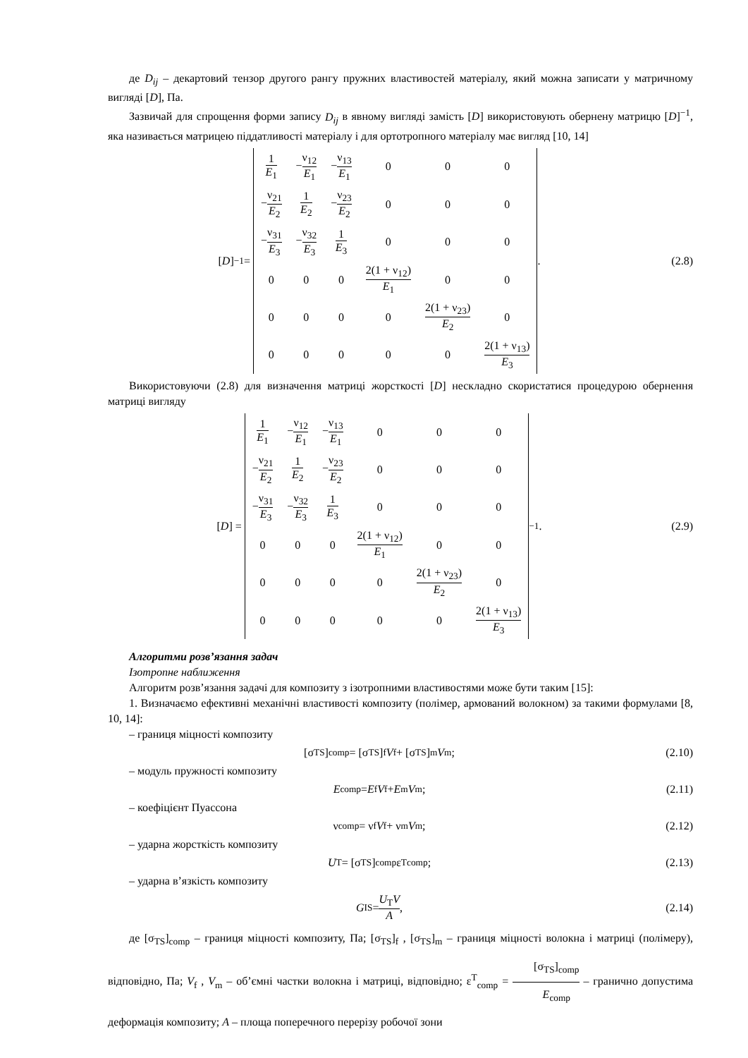де D<sub>ij</sub> – декартовий тензор другого рангу пружних властивостей матеріалу, який можна записати у матричному вигляді [D], Па.
Зазвичай для спрощення форми запису D<sub>ij</sub> в явному вигляді замість [D] використовують обернену матрицю [D]<sup>−1</sup>, яка називається матрицею піддатливості матеріалу і для ортотропного матеріалу має вигляд [10, 14]
[D]<sup>−1</sup> =
| 1 E<sub>1</sub> | − ν<sub>12</sub> E<sub>1</sub> | − ν<sub>13</sub> E<sub>1</sub> | 0 | 0 | 0 |
| − ν<sub>21</sub> E<sub>2</sub> | 1 E<sub>2</sub> | − ν<sub>23</sub> E<sub>2</sub> | 0 | 0 | 0 |
| − ν<sub>31</sub> E<sub>3</sub> | − ν<sub>32</sub> E<sub>3</sub> | 1 E<sub>3</sub> | 0 | 0 | 0 |
| 0 | 0 | 0 | 2(1 + ν<sub>12</sub>) E<sub>1</sub> | 0 | 0 |
| 0 | 0 | 0 | 0 | 2(1 + ν<sub>23</sub>) E<sub>2</sub> | 0 |
| 0 | 0 | 0 | 0 | 0 | 2(1 + ν<sub>13</sub>) E<sub>3</sub> |
.
(2.8)
Використовуючи (2.8) для визначення матриці жорсткості [D] нескладно скористатися процедурою обернення матриці вигляду
[D] =
| 1 E<sub>1</sub> | − ν<sub>12</sub> E<sub>1</sub> | − ν<sub>13</sub> E<sub>1</sub> | 0 | 0 | 0 |
| − ν<sub>21</sub> E<sub>2</sub> | 1 E<sub>2</sub> | − ν<sub>23</sub> E<sub>2</sub> | 0 | 0 | 0 |
| − ν<sub>31</sub> E<sub>3</sub> | − ν<sub>32</sub> E<sub>3</sub> | 1 E<sub>3</sub> | 0 | 0 | 0 |
| 0 | 0 | 0 | 2(1 + ν<sub>12</sub>) E<sub>1</sub> | 0 | 0 |
| 0 | 0 | 0 | 0 | 2(1 + ν<sub>23</sub>) E<sub>2</sub> | 0 |
| 0 | 0 | 0 | 0 | 0 | 2(1 + ν<sub>13</sub>) E<sub>3</sub> |
<sup>−1</sup> .
(2.9)
Алгоритми розв’язання задач
Ізотропне наближення
Алгоритм розв’язання задачі для композиту з ізотропними властивостями може бути таким [15]:
1. Визначаємо ефективні механічні властивості композиту (полімер, армований волокном) за такими формулами [8, 10, 14]:
– границя міцності композиту
[σ<sub>TS</sub>]<sub>comp</sub> = [σ<sub>TS</sub>]<sub>f</sub> V<sub>f</sub> + [σ<sub>TS</sub>]<sub>m</sub> V<sub>m</sub> ;
(2.10)
– модуль пружності композиту
E<sub>comp</sub> = E<sub>f</sub> V<sub>f</sub> + E<sub>m</sub> V<sub>m</sub> ; (2.11)
– коефіцієнт Пуассона
ν<sub>comp</sub> = ν<sub>f</sub> V<sub>f</sub> + ν<sub>m</sub> V<sub>m</sub> ; (2.12)
– ударна жорсткість композиту
U<sub>T</sub> = [σ<sub>TS</sub>]<sub>comp</sub>ε<sup>T</sup><sub>comp</sub>; (2.13)
– ударна в’язкість композиту
G<sub>IS</sub> = U<sub>T</sub>V A , (2.14)
де [σ<sub>TS</sub>]<sub>comp</sub> – границя міцності композиту, Па; [σ<sub>TS</sub>]<sub>f</sub> , [σ<sub>TS</sub>]<sub>m</sub> – границя міцності волокна і матриці (полімеру), відповідно, Па; V<sub>f</sub> , V<sub>m</sub> – об’ємні частки волокна і матриці, відповідно; ε<sup>T</sup><sub>comp</sub> = [σ<sub>TS</sub>]<sub>comp</sub> E<sub>comp</sub> – гранично допустима деформація композиту; A – площа поперечного перерізу робочої зони